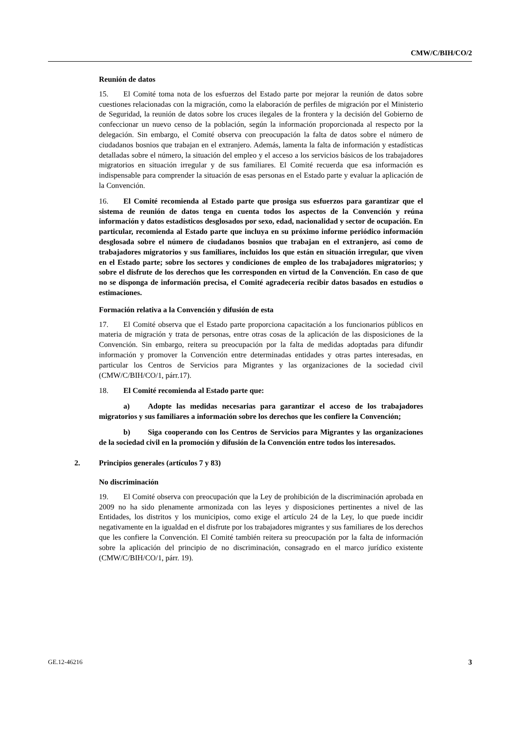CMW/C/BIH/CO/2
Reunión de datos
15. El Comité toma nota de los esfuerzos del Estado parte por mejorar la reunión de datos sobre cuestiones relacionadas con la migración, como la elaboración de perfiles de migración por el Ministerio de Seguridad, la reunión de datos sobre los cruces ilegales de la frontera y la decisión del Gobierno de confeccionar un nuevo censo de la población, según la información proporcionada al respecto por la delegación. Sin embargo, el Comité observa con preocupación la falta de datos sobre el número de ciudadanos bosnios que trabajan en el extranjero. Además, lamenta la falta de información y estadísticas detalladas sobre el número, la situación del empleo y el acceso a los servicios básicos de los trabajadores migratorios en situación irregular y de sus familiares. El Comité recuerda que esa información es indispensable para comprender la situación de esas personas en el Estado parte y evaluar la aplicación de la Convención.
16. El Comité recomienda al Estado parte que prosiga sus esfuerzos para garantizar que el sistema de reunión de datos tenga en cuenta todos los aspectos de la Convención y reúna información y datos estadísticos desglosados por sexo, edad, nacionalidad y sector de ocupación. En particular, recomienda al Estado parte que incluya en su próximo informe periódico información desglosada sobre el número de ciudadanos bosnios que trabajan en el extranjero, así como de trabajadores migratorios y sus familiares, incluidos los que están en situación irregular, que viven en el Estado parte; sobre los sectores y condiciones de empleo de los trabajadores migratorios; y sobre el disfrute de los derechos que les corresponden en virtud de la Convención. En caso de que no se disponga de información precisa, el Comité agradecería recibir datos basados en estudios o estimaciones.
Formación relativa a la Convención y difusión de esta
17. El Comité observa que el Estado parte proporciona capacitación a los funcionarios públicos en materia de migración y trata de personas, entre otras cosas de la aplicación de las disposiciones de la Convención. Sin embargo, reitera su preocupación por la falta de medidas adoptadas para difundir información y promover la Convención entre determinadas entidades y otras partes interesadas, en particular los Centros de Servicios para Migrantes y las organizaciones de la sociedad civil (CMW/C/BIH/CO/1, párr.17).
18. El Comité recomienda al Estado parte que:
a) Adopte las medidas necesarias para garantizar el acceso de los trabajadores migratorios y sus familiares a información sobre los derechos que les confiere la Convención;
b) Siga cooperando con los Centros de Servicios para Migrantes y las organizaciones de la sociedad civil en la promoción y difusión de la Convención entre todos los interesados.
2. Principios generales (artículos 7 y 83)
No discriminación
19. El Comité observa con preocupación que la Ley de prohibición de la discriminación aprobada en 2009 no ha sido plenamente armonizada con las leyes y disposiciones pertinentes a nivel de las Entidades, los distritos y los municipios, como exige el artículo 24 de la Ley, lo que puede incidir negativamente en la igualdad en el disfrute por los trabajadores migrantes y sus familiares de los derechos que les confiere la Convención. El Comité también reitera su preocupación por la falta de información sobre la aplicación del principio de no discriminación, consagrado en el marco jurídico existente (CMW/C/BIH/CO/1, párr. 19).
GE.12-46216 3